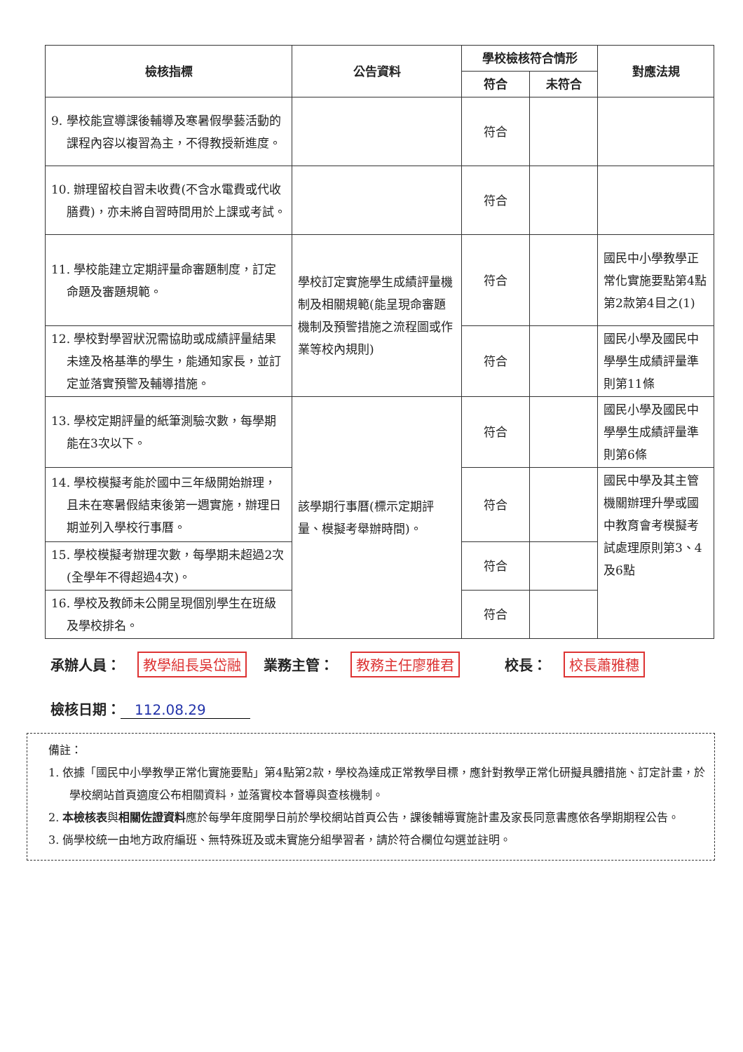| 檢核指標 | 公告資料 | 學校檢核符合情形 | | 對應法規 |
| --- | --- | --- | --- | --- |
| | | 符合 | 未符合 | |
| 9. 學校能宣導課後輔導及寒暑假學藝活動的課程內容以複習為主，不得教授新進度。 | | 符合 | | |
| 10. 辦理留校自習未收費(不含水電費或代收膳費)，亦未將自習時間用於上課或考試。 | | 符合 | | |
| 11. 學校能建立定期評量命審題制度，訂定命題及審題規範。 | 學校訂定實施學生成績評量機制及相關規範(能呈現命審題機制及預警措施之流程圖或作業等校內規則) | 符合 | | 國民中小學教學正常化實施要點第4點第2款第4目之(1) |
| 12. 學校對學習狀況需協助或成績評量結果未達及格基準的學生，能通知家長，並訂定並落實預警及輔導措施。 | | 符合 | | 國民小學及國民中學學生成績評量準則第11條 |
| 13. 學校定期評量的紙筆測驗次數，每學期能在3次以下。 | 該學期行事曆(標示定期評量、模擬考舉辦時間)。 | 符合 | | 國民小學及國民中學學生成績評量準則第6條 |
| 14. 學校模擬考能於國中三年級開始辦理，且未在寒暑假結束後第一週實施，辦理日期並列入學校行事曆。 | | 符合 | | 國民中學及其主管機關辦理升學或國中教育會考模擬考試處理原則第3、4及6點 |
| 15. 學校模擬考辦理次數，每學期未超過2次(全學年不得超過4次)。 | | 符合 | | |
| 16. 學校及教師未公開呈現個別學生在班級及學校排名。 | | 符合 | | |
承辦人員： 教學組長吳岱融 業務主管： 教務主任廖雅君 校長： 校長蕭雅穗
檢核日期： 112.08.29
備註：
1. 依據「國民中小學教學正常化實施要點」第4點第2款，學校為達成正常教學目標，應針對教學正常化研擬具體措施、訂定計畫，於學校網站首頁適度公布相關資料，並落實校本督導與查核機制。
2. 本檢核表與相關佐證資料應於每學年度開學日前於學校網站首頁公告，課後輔導實施計畫及家長同意書應依各學期期程公告。
3. 倘學校統一由地方政府編班、無特殊班及或未實施分組學習者，請於符合欄位勾選並註明。